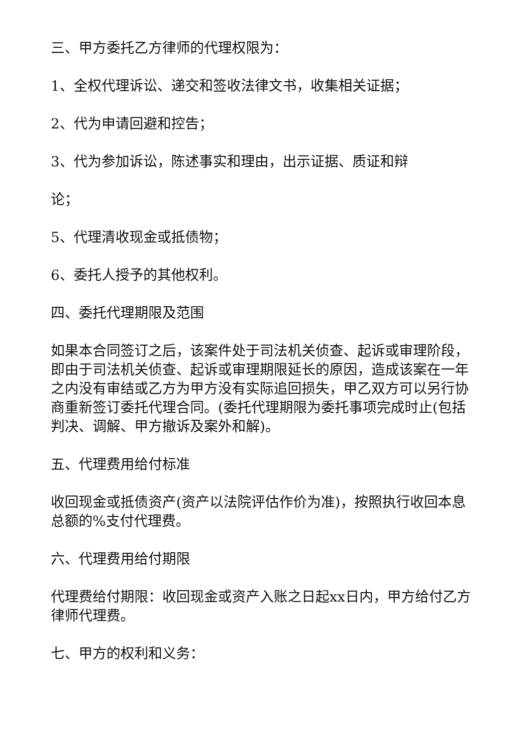三、甲方委托乙方律师的代理权限为：
1、全权代理诉讼、递交和签收法律文书，收集相关证据；
2、代为申请回避和控告；
3、代为参加诉讼，陈述事实和理由，出示证据、质证和辩
论；
5、代理清收现金或抵债物；
6、委托人授予的其他权利。
四、委托代理期限及范围
如果本合同签订之后，该案件处于司法机关侦查、起诉或审理阶段，即由于司法机关侦查、起诉或审理期限延长的原因，造成该案在一年之内没有审结或乙方为甲方没有实际追回损失，甲乙双方可以另行协商重新签订委托代理合同。(委托代理期限为委托事项完成时止(包括判决、调解、甲方撤诉及案外和解)。
五、代理费用给付标准
收回现金或抵债资产(资产以法院评估作价为准)，按照执行收回本息总额的%支付代理费。
六、代理费用给付期限
代理费给付期限：收回现金或资产入账之日起xx日内，甲方给付乙方律师代理费。
七、甲方的权利和义务：